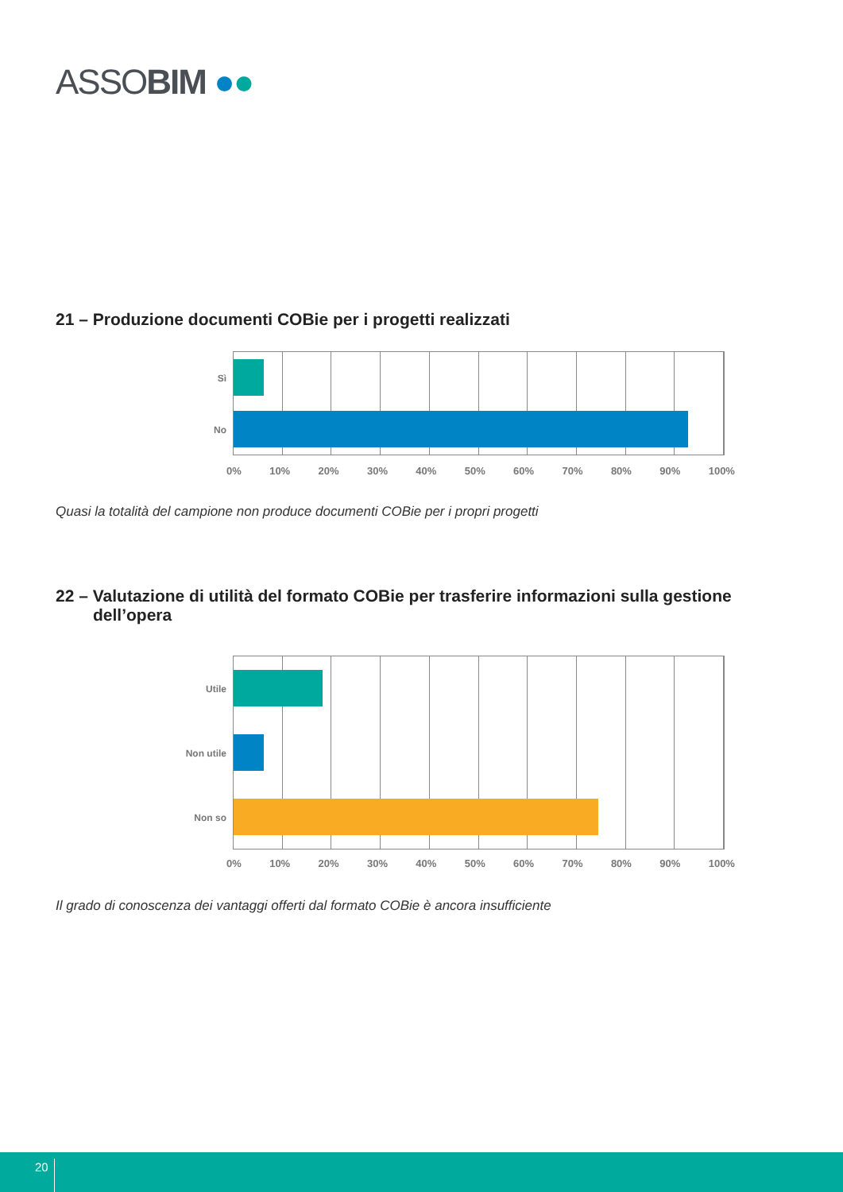ASSOBIM ●●
21 – Produzione documenti COBie per i progetti realizzati
Sì
No
0% 10% 20% 30% 40% 50% 60% 70% 80% 90% 100%
Quasi la totalità del campione non produce documenti COBie per i propri progetti
22 – Valutazione di utilità del formato COBie per trasferire informazioni sulla gestione
dell’opera
Utile
Non utile
Non so
0% 10% 20% 30% 40% 50% 60% 70% 80% 90% 100%
Il grado di conoscenza dei vantaggi offerti dal formato COBie è ancora insufficiente
20